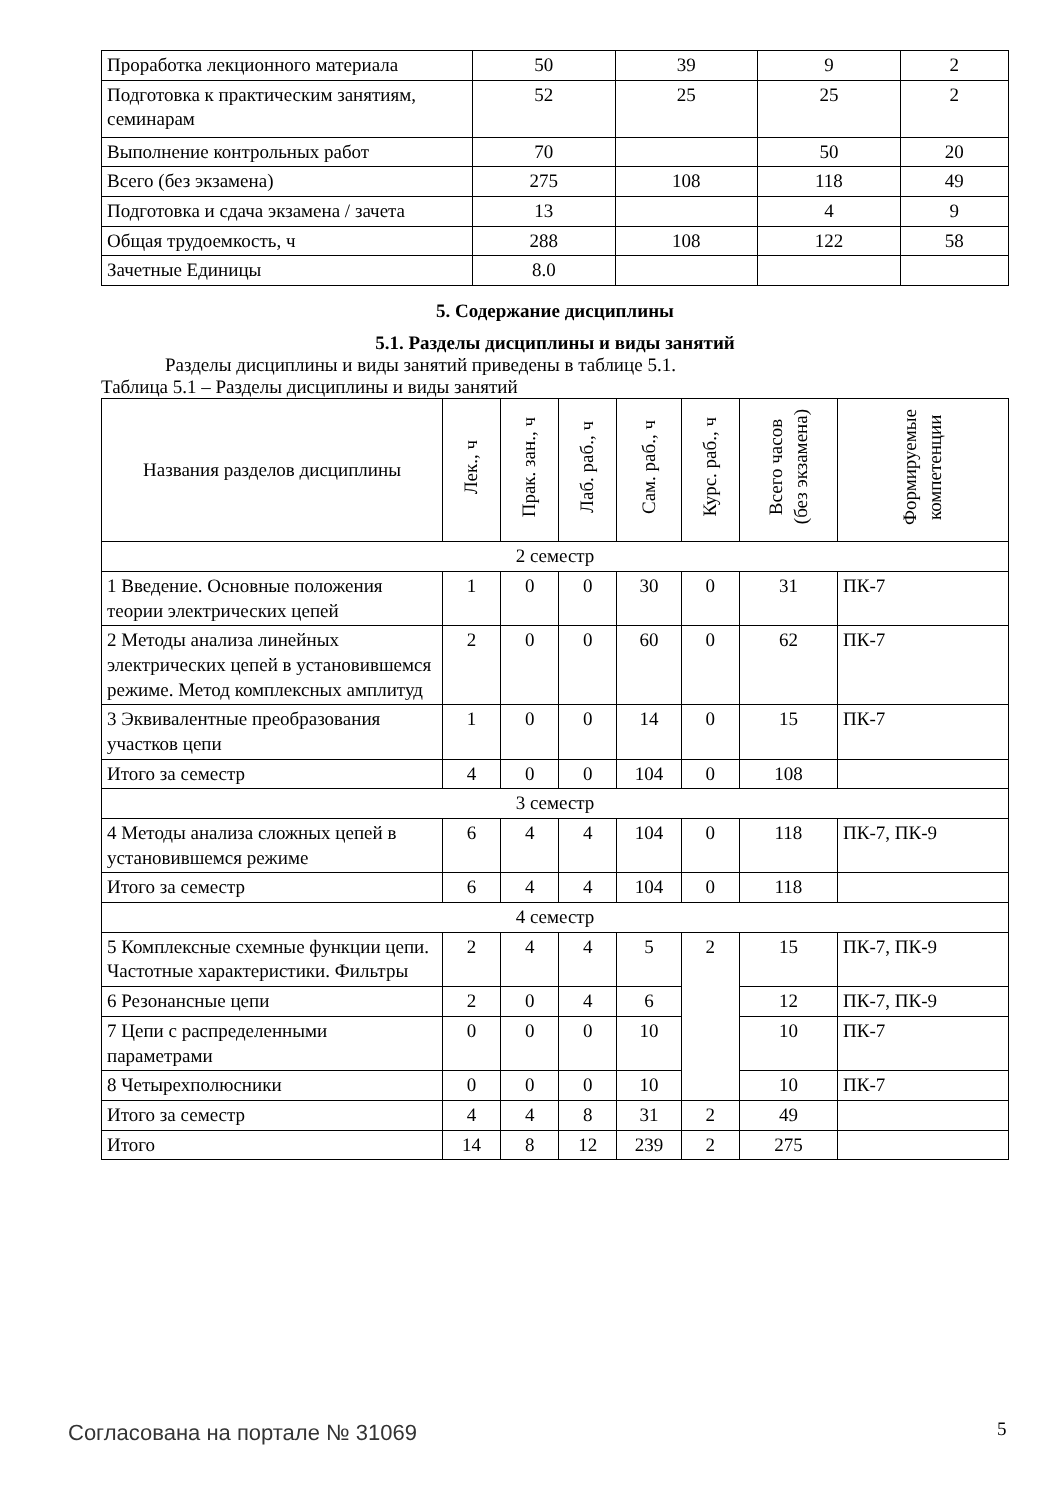| Проработка лекционного материала | 50 | 39 | 9 | 2 |
| Подготовка к практическим занятиям, семинарам | 52 | 25 | 25 | 2 |
| Выполнение контрольных работ | 70 | | 50 | 20 |
| Всего (без экзамена) | 275 | 108 | 118 | 49 |
| Подготовка и сдача экзамена / зачета | 13 | | 4 | 9 |
| Общая трудоемкость, ч | 288 | 108 | 122 | 58 |
| Зачетные Единицы | 8.0 | | | |
5. Содержание дисциплины
5.1. Разделы дисциплины и виды занятий
Разделы дисциплины и виды занятий приведены в таблице 5.1.
Таблица 5.1 – Разделы дисциплины и виды занятий
| Названия разделов дисциплины | Лек., ч | Прак. зан., ч | Лаб. раб., ч | Сам. раб., ч | Курс. раб., ч | Всего часов (без экзамена) | Формируемые компетенции |
| --- | --- | --- | --- | --- | --- | --- | --- |
| 2 семестр | | | | | | | |
| 1 Введение. Основные положения теории электрических цепей | 1 | 0 | 0 | 30 | 0 | 31 | ПК-7 |
| 2 Методы анализа линейных электрических цепей в установившемся режиме. Метод комплексных амплитуд | 2 | 0 | 0 | 60 | 0 | 62 | ПК-7 |
| 3 Эквивалентные преобразования участков цепи | 1 | 0 | 0 | 14 | 0 | 15 | ПК-7 |
| Итого за семестр | 4 | 0 | 0 | 104 | 0 | 108 | |
| 3 семестр | | | | | | | |
| 4 Методы анализа сложных цепей в установившемся режиме | 6 | 4 | 4 | 104 | 0 | 118 | ПК-7, ПК-9 |
| Итого за семестр | 6 | 4 | 4 | 104 | 0 | 118 | |
| 4 семестр | | | | | | | |
| 5 Комплексные схемные функции цепи. Частотные характеристики. Фильтры | 2 | 4 | 4 | 5 | 2 | 15 | ПК-7, ПК-9 |
| 6 Резонансные цепи | 2 | 0 | 4 | 6 | | 12 | ПК-7, ПК-9 |
| 7 Цепи с распределенными параметрами | 0 | 0 | 0 | 10 | | 10 | ПК-7 |
| 8 Четырехполюсники | 0 | 0 | 0 | 10 | | 10 | ПК-7 |
| Итого за семестр | 4 | 4 | 8 | 31 | 2 | 49 | |
| Итого | 14 | 8 | 12 | 239 | 2 | 275 | |
Согласована на портале № 31069 5